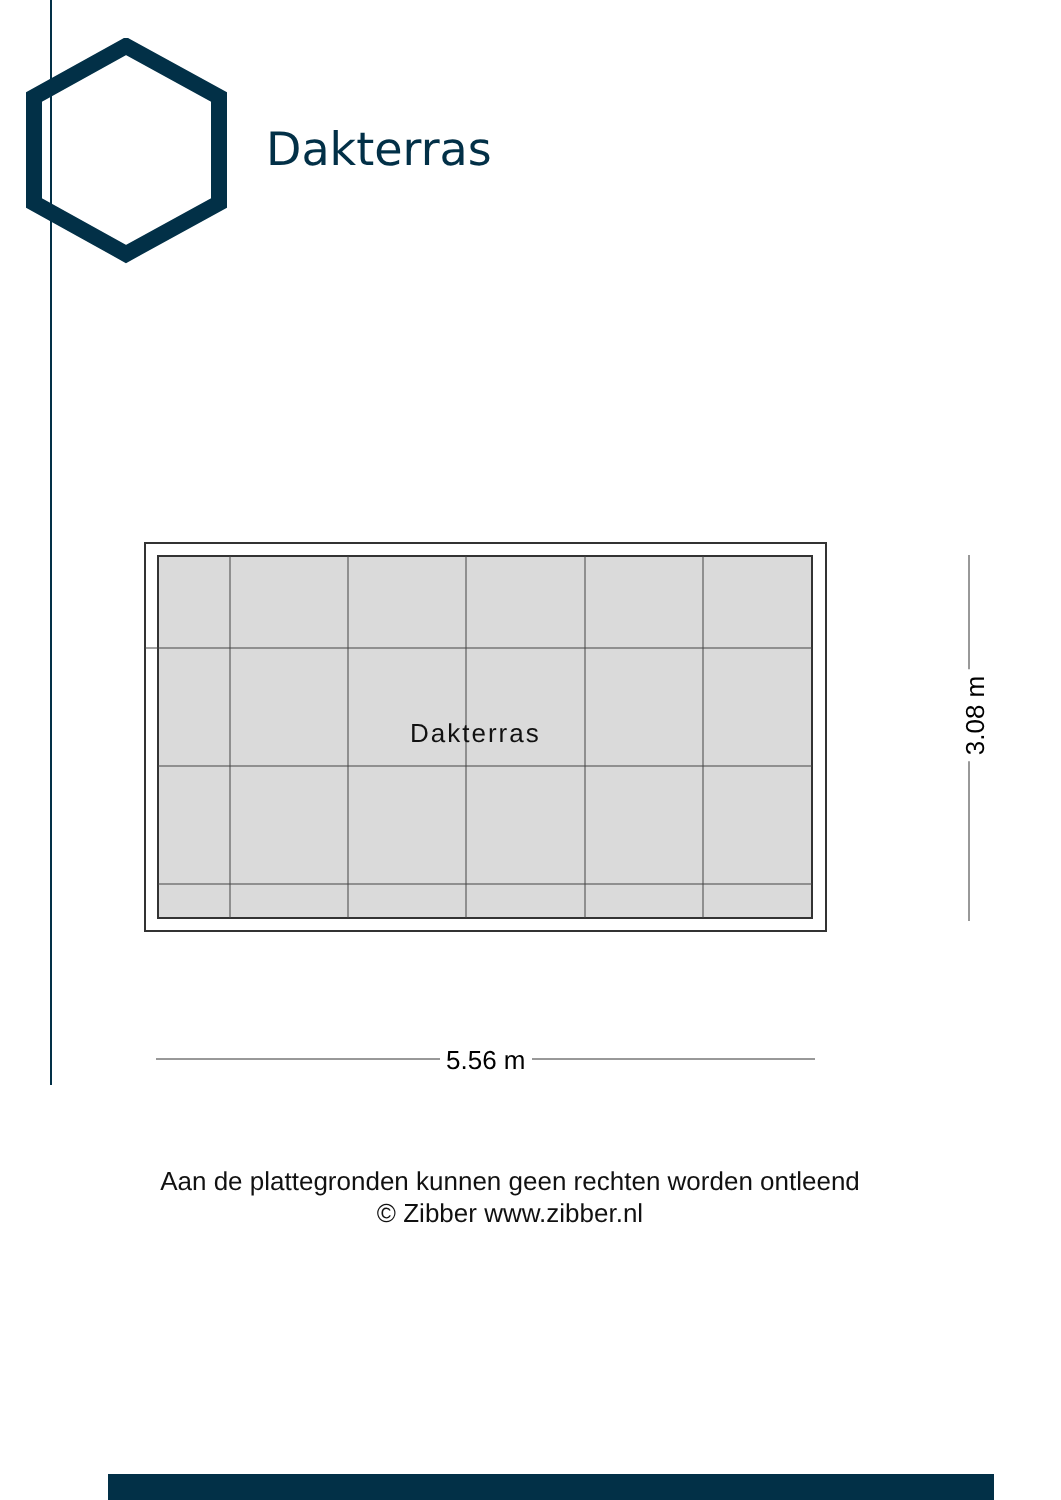Dakterras
Dakterras
5.56 m
3.08 m
Aan de plattegronden kunnen geen rechten worden ontleend
© Zibber www.zibber.nl